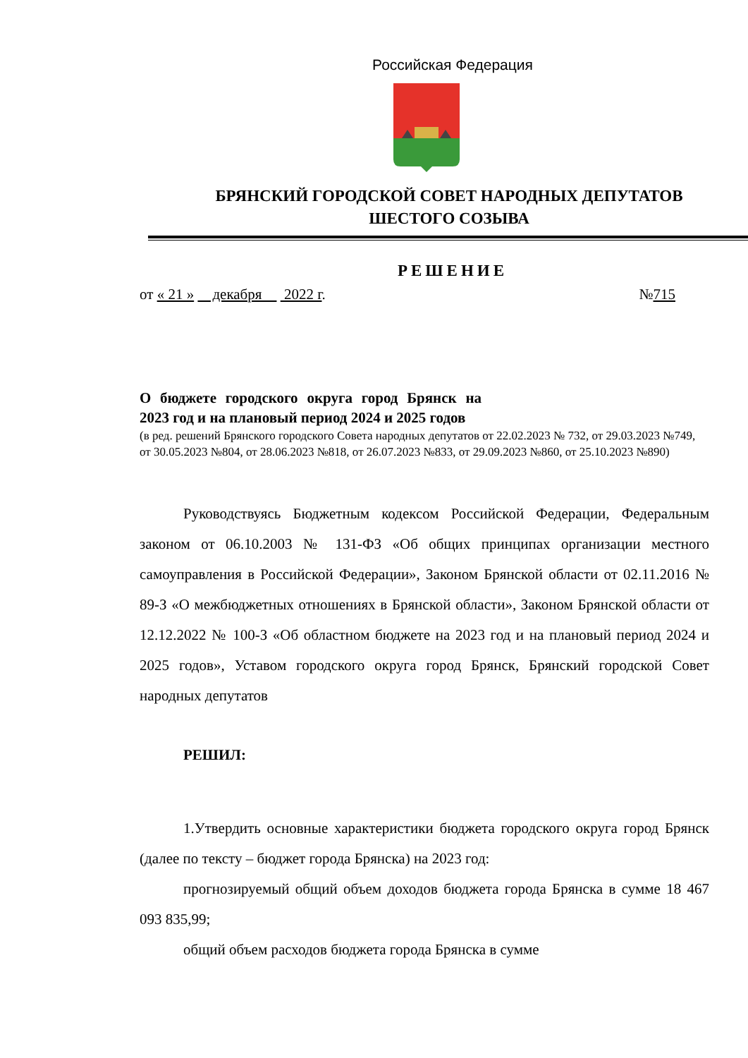Российская Федерация
БРЯНСКИЙ ГОРОДСКОЙ СОВЕТ НАРОДНЫХ ДЕПУТАТОВ
ШЕСТОГО СОЗЫВА
РЕШЕНИЕ
от « 21 » декабря 2022 г. №715
О бюджете городского округа город Брянск на 2023 год и на плановый период 2024 и 2025 годов
(в ред. решений Брянского городского Совета народных депутатов от 22.02.2023 № 732, от 29.03.2023 №749, от 30.05.2023 №804, от 28.06.2023 №818, от 26.07.2023 №833, от 29.09.2023 №860, от 25.10.2023 №890)
Руководствуясь Бюджетным кодексом Российской Федерации, Федеральным законом от 06.10.2003 № 131-ФЗ «Об общих принципах организации местного самоуправления в Российской Федерации», Законом Брянской области от 02.11.2016 № 89-З «О межбюджетных отношениях в Брянской области», Законом Брянской области от 12.12.2022 № 100-З «Об областном бюджете на 2023 год и на плановый период 2024 и 2025 годов», Уставом городского округа город Брянск, Брянский городской Совет народных депутатов
РЕШИЛ:
1.Утвердить основные характеристики бюджета городского округа город Брянск (далее по тексту – бюджет города Брянска) на 2023 год:
прогнозируемый общий объем доходов бюджета города Брянска в сумме 18 467 093 835,99;
общий объем расходов бюджета города Брянска в сумме